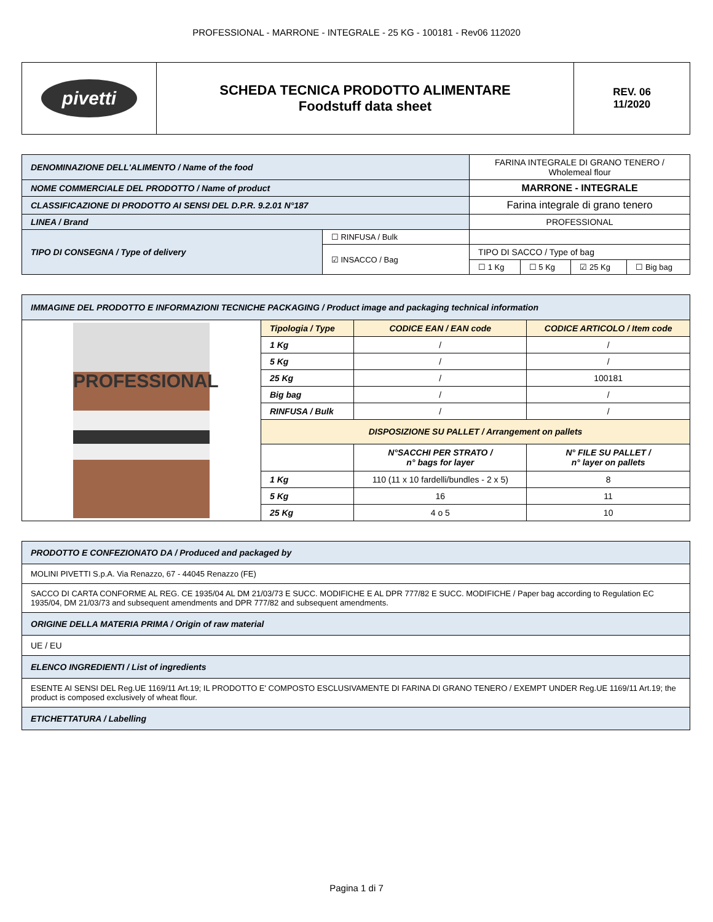PROFESSIONAL - MARRONE - INTEGRALE - 25 KG - 100181 - Rev06 112020
| pivetti | SCHEDA TECNICA PRODOTTO ALIMENTARE Foodstuff data sheet | REV. 06 11/2020 |
| DENOMINAZIONE DELL'ALIMENTO / Name of the food | | FARINA INTEGRALE DI GRANO TENERO / Wholemeal flour | | | |
| NOME COMMERCIALE DEL PRODOTTO / Name of product | | MARRONE - INTEGRALE | | | |
| CLASSIFICAZIONE DI PRODOTTO AI SENSI DEL D.P.R. 9.2.01 N°187 | | Farina integrale di grano tenero | | | |
| LINEA / Brand | | PROFESSIONAL | | | |
| TIPO DI CONSEGNA / Type of delivery | ☐ RINFUSA / Bulk | | | | |
| | ☑ INSACCO / Bag | TIPO DI SACCO / Type of bag | | | |
| | | ☐ 1 Kg | ☐ 5 Kg | ☑ 25 Kg | ☐ Big bag |
| IMMAGINE DEL PRODOTTO E INFORMAZIONI TECNICHE PACKAGING / Product image and packaging technical information | | | |
| PROFESSIONAL | Tipologia / Type | CODICE EAN / EAN code | CODICE ARTICOLO / Item code |
| | 1 Kg | / | / |
| | 5 Kg | / | / |
| | 25 Kg | / | 100181 |
| | Big bag | / | / |
| | RINFUSA / Bulk | / | / |
| | DISPOSIZIONE SU PALLET / Arrangement on pallets | | |
| | | N°SACCHI PER STRATO / n° bags for layer | N° FILE SU PALLET / n° layer on pallets |
| | 1 Kg | 110 (11 x 10 fardelli/bundles - 2 x 5) | 8 |
| | 5 Kg | 16 | 11 |
| | 25 Kg | 4 o 5 | 10 |
| PRODOTTO E CONFEZIONATO DA / Produced and packaged by |
| MOLINI PIVETTI S.p.A. Via Renazzo, 67 - 44045 Renazzo (FE) |
| SACCO DI CARTA CONFORME AL REG. CE 1935/04 AL DM 21/03/73 E SUCC. MODIFICHE E AL DPR 777/82 E SUCC. MODIFICHE / Paper bag according to Regulation EC 1935/04, DM 21/03/73 and subsequent amendments and DPR 777/82 and subsequent amendments. |
| ORIGINE DELLA MATERIA PRIMA / Origin of raw material |
| UE / EU |
| ELENCO INGREDIENTI / List of ingredients |
| ESENTE AI SENSI DEL Reg.UE 1169/11 Art.19; IL PRODOTTO E' COMPOSTO ESCLUSIVAMENTE DI FARINA DI GRANO TENERO / EXEMPT UNDER Reg.UE 1169/11 Art.19; the product is composed exclusively of wheat flour. |
| ETICHETTATURA / Labelling |
Pagina 1 di 7